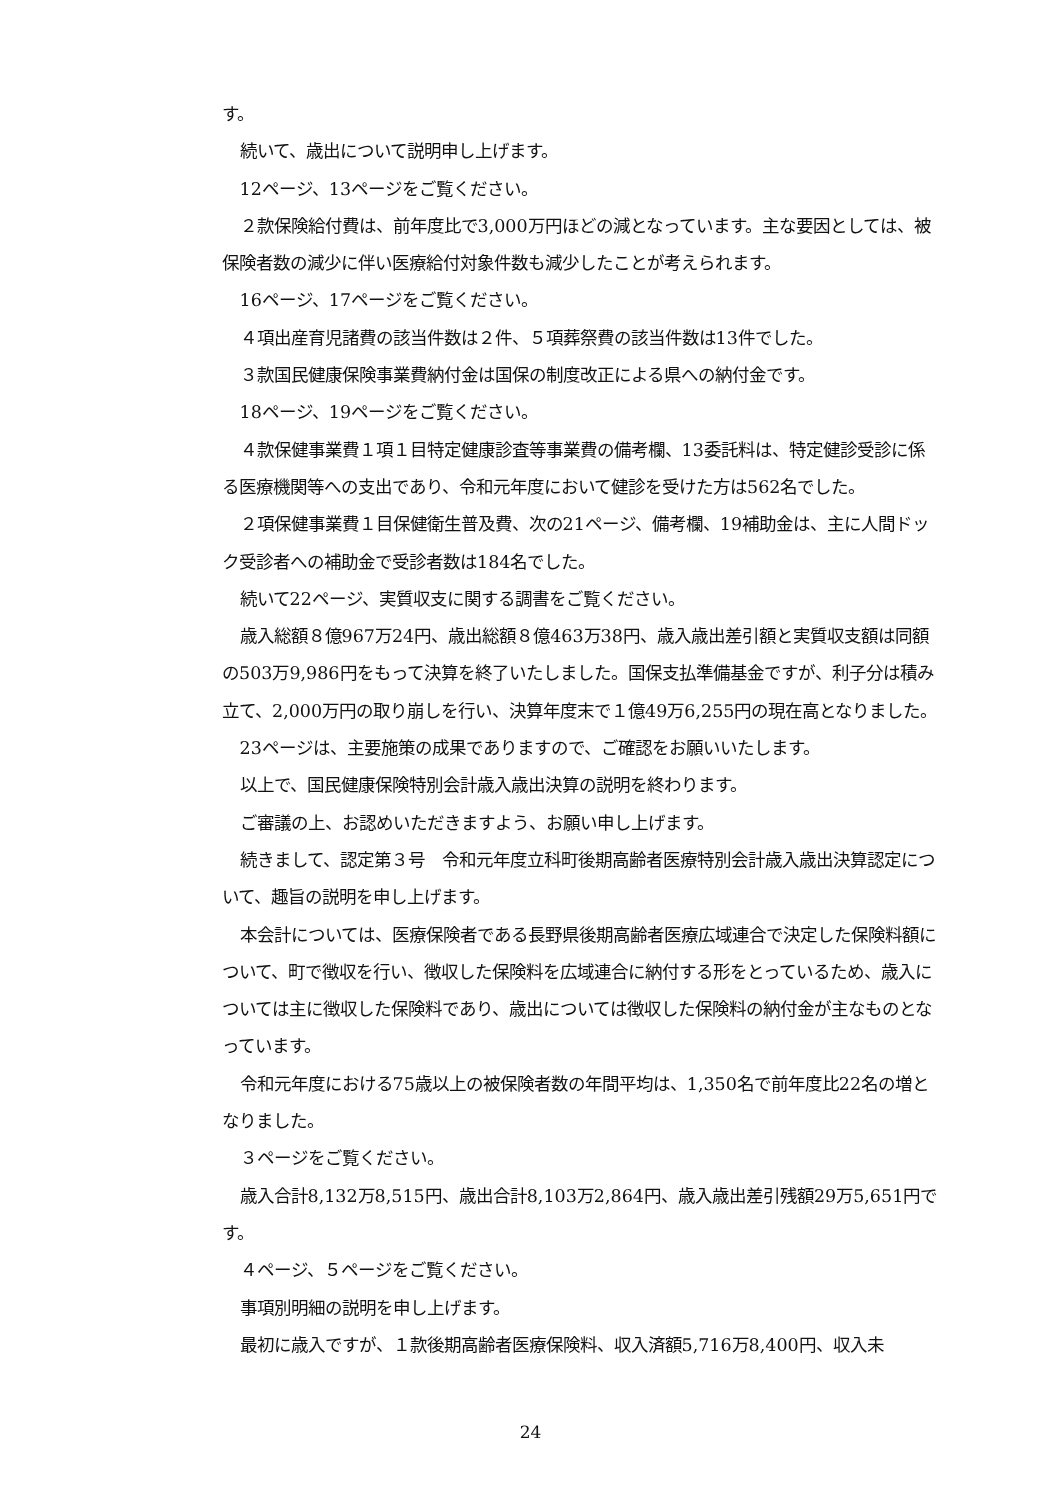す。
続いて、歳出について説明申し上げます。
12ページ、13ページをご覧ください。
２款保険給付費は、前年度比で3,000万円ほどの減となっています。主な要因としては、被保険者数の減少に伴い医療給付対象件数も減少したことが考えられます。
16ページ、17ページをご覧ください。
４項出産育児諸費の該当件数は２件、５項葬祭費の該当件数は13件でした。
３款国民健康保険事業費納付金は国保の制度改正による県への納付金です。
18ページ、19ページをご覧ください。
４款保健事業費１項１目特定健康診査等事業費の備考欄、13委託料は、特定健診受診に係る医療機関等への支出であり、令和元年度において健診を受けた方は562名でした。
２項保健事業費１目保健衛生普及費、次の21ページ、備考欄、19補助金は、主に人間ドック受診者への補助金で受診者数は184名でした。
続いて22ページ、実質収支に関する調書をご覧ください。
歳入総額８億967万24円、歳出総額８億463万38円、歳入歳出差引額と実質収支額は同額の503万9,986円をもって決算を終了いたしました。国保支払準備基金ですが、利子分は積み立て、2,000万円の取り崩しを行い、決算年度末で１億49万6,255円の現在高となりました。
23ページは、主要施策の成果でありますので、ご確認をお願いいたします。
以上で、国民健康保険特別会計歳入歳出決算の説明を終わります。
ご審議の上、お認めいただきますよう、お願い申し上げます。
続きまして、認定第３号　令和元年度立科町後期高齢者医療特別会計歳入歳出決算認定について、趣旨の説明を申し上げます。
本会計については、医療保険者である長野県後期高齢者医療広域連合で決定した保険料額について、町で徴収を行い、徴収した保険料を広域連合に納付する形をとっているため、歳入については主に徴収した保険料であり、歳出については徴収した保険料の納付金が主なものとなっています。
令和元年度における75歳以上の被保険者数の年間平均は、1,350名で前年度比22名の増となりました。
３ページをご覧ください。
歳入合計8,132万8,515円、歳出合計8,103万2,864円、歳入歳出差引残額29万5,651円です。
４ページ、５ページをご覧ください。
事項別明細の説明を申し上げます。
最初に歳入ですが、１款後期高齢者医療保険料、収入済額5,716万8,400円、収入未
24